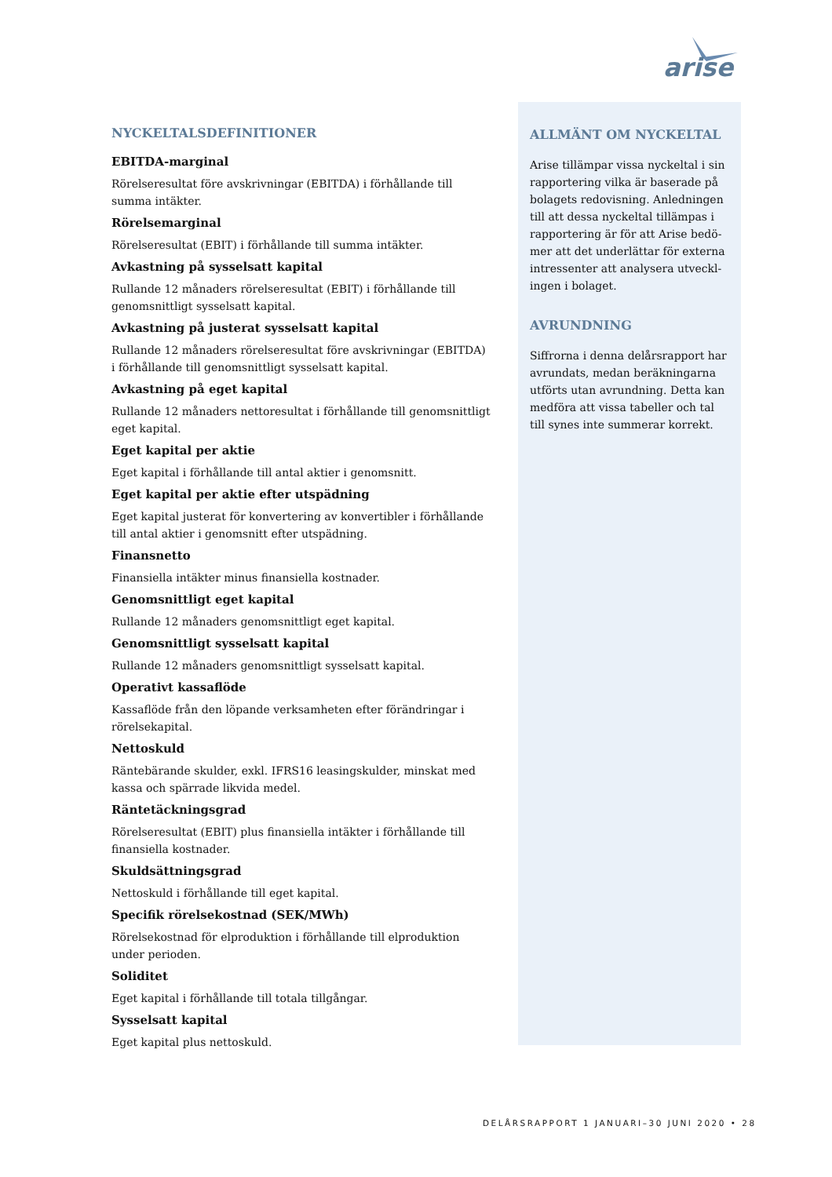arise
NYCKELTALSDEFINITIONER
EBITDA-marginal
Rörelseresultat före avskrivningar (EBITDA) i förhållande till
summa intäkter.
Rörelsemarginal
Rörelseresultat (EBIT) i förhållande till summa intäkter.
Avkastning på sysselsatt kapital
Rullande 12 månaders rörelseresultat (EBIT) i förhållande till
genomsnittligt sysselsatt kapital.
Avkastning på justerat sysselsatt kapital
Rullande 12 månaders rörelseresultat före avskrivningar (EBITDA)
i förhållande till genomsnittligt sysselsatt kapital.
Avkastning på eget kapital
Rullande 12 månaders nettoresultat i förhållande till genomsnittligt eget kapital.
Eget kapital per aktie
Eget kapital i förhållande till antal aktier i genomsnitt.
Eget kapital per aktie efter utspädning
Eget kapital justerat för konvertering av konvertibler i förhållande
till antal aktier i genomsnitt efter utspädning.
Finansnetto
Finansiella intäkter minus finansiella kostnader.
Genomsnittligt eget kapital
Rullande 12 månaders genomsnittligt eget kapital.
Genomsnittligt sysselsatt kapital
Rullande 12 månaders genomsnittligt sysselsatt kapital.
Operativt kassaflöde
Kassaflöde från den löpande verksamheten efter förändringar i
rörelsekapital.
Nettoskuld
Räntebärande skulder, exkl. IFRS16 leasingskulder, minskat med kassa och spärrade likvida medel.
Räntetäckningsgrad
Rörelseresultat (EBIT) plus finansiella intäkter i förhållande till
finansiella kostnader.
Skuldsättningsgrad
Nettoskuld i förhållande till eget kapital.
Specifik rörelsekostnad (SEK/MWh)
Rörelsekostnad för elproduktion i förhållande till elproduktion
under perioden.
Soliditet
Eget kapital i förhållande till totala tillgångar.
Sysselsatt kapital
Eget kapital plus nettoskuld.
ALLMÄNT OM NYCKELTAL
Arise tillämpar vissa nyckeltal i sin rapportering vilka är baserade på bolagets redovisning. Anledningen till att dessa nyckeltal tillämpas i rapportering är för att Arise bedö­mer att det underlättar för externa intressenter att analysera utveckl­ingen i bolaget.
AVRUNDNING
Siffrorna i denna delårsrapport har avrundats, medan beräkningarna ut­förts utan avrundning. Detta kan medföra att vissa tabeller och tal till synes inte summerar korrekt.
DELÅRSRAPPORT 1 JANUARI–30 JUNI 2020 • 28